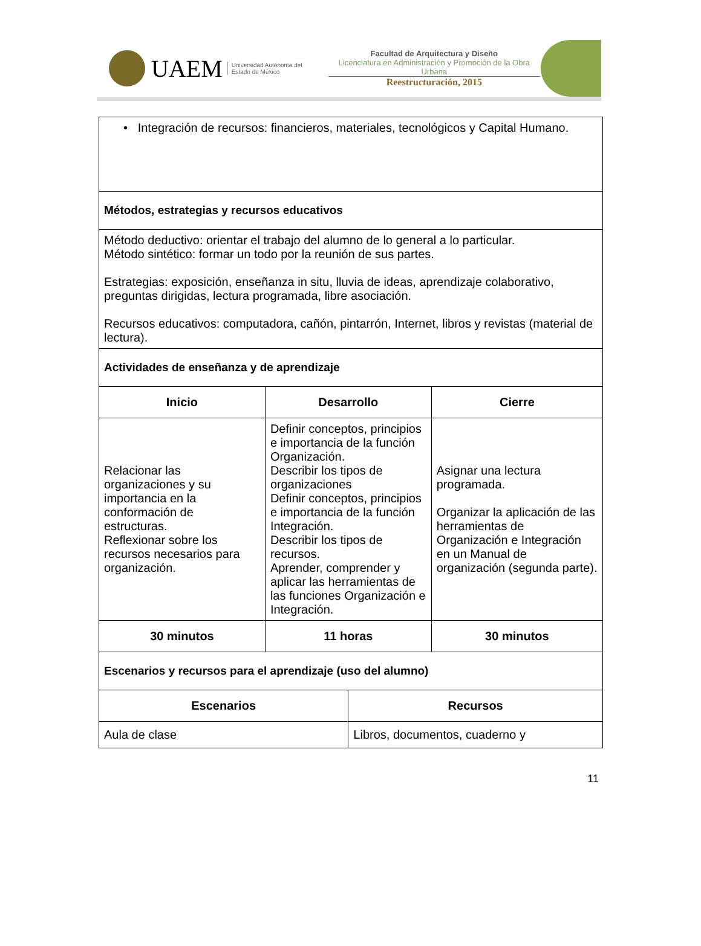UAEM
Universidad Autónoma del Estado de México
Facultad de Arquitectura y Diseño
Licenciatura en Administración y Promoción de la Obra Urbana
Reestructuración, 2015
| • Integración de recursos: financieros, materiales, tecnológicos y Capital Humano. | | | |
| Métodos, estrategias y recursos educativos | | | |
| Método deductivo: orientar el trabajo del alumno de lo general a lo particular. Método sintético: formar un todo por la reunión de sus partes. Estrategias: exposición, enseñanza in situ, lluvia de ideas, aprendizaje colaborativo, preguntas dirigidas, lectura programada, libre asociación. Recursos educativos: computadora, cañón, pintarrón, Internet, libros y revistas (material de lectura). | | | |
| Actividades de enseñanza y de aprendizaje | | | |
| Inicio | Desarrollo | | Cierre |
| Relacionar las organizaciones y su importancia en la conformación de estructuras. Reflexionar sobre los recursos necesarios para organización. | Definir conceptos, principios e importancia de la función Organización. Describir los tipos de organizaciones Definir conceptos, principios e importancia de la función Integración. Describir los tipos de recursos. Aprender, comprender y aplicar las herramientas de las funciones Organización e Integración. | | Asignar una lectura programada. Organizar la aplicación de las herramientas de Organización e Integración en un Manual de organización (segunda parte). |
| 30 minutos | 11 horas | | 30 minutos |
| Escenarios y recursos para el aprendizaje (uso del alumno) | | | |
| Escenarios | | Recursos | |
| Aula de clase | | Libros, documentos, cuaderno y | |
11